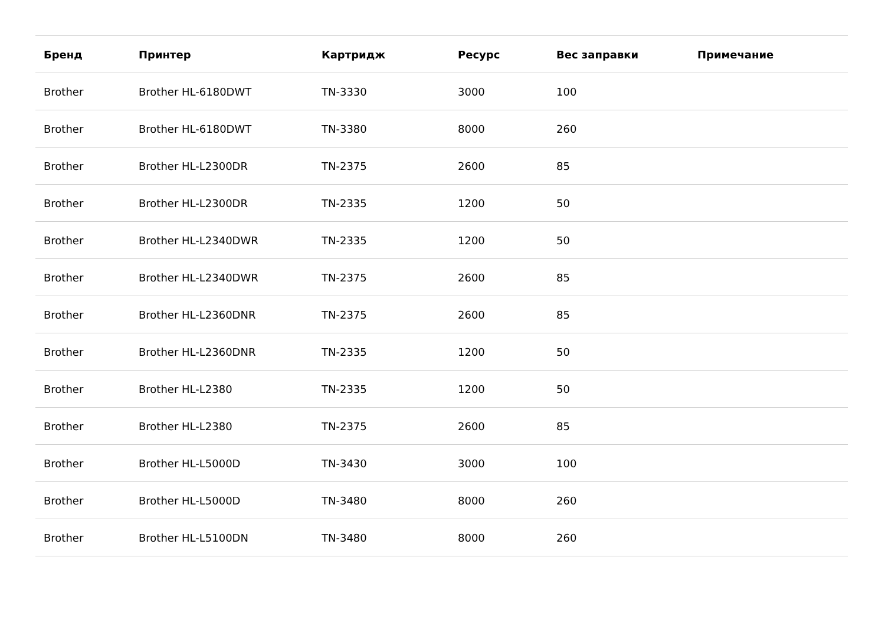| Бренд | Принтер | Картридж | Ресурс | Вес заправки | Примечание |
| --- | --- | --- | --- | --- | --- |
| Brother | Brother HL-6180DWT | TN-3330 | 3000 | 100 | |
| Brother | Brother HL-6180DWT | TN-3380 | 8000 | 260 | |
| Brother | Brother HL-L2300DR | TN-2375 | 2600 | 85 | |
| Brother | Brother HL-L2300DR | TN-2335 | 1200 | 50 | |
| Brother | Brother HL-L2340DWR | TN-2335 | 1200 | 50 | |
| Brother | Brother HL-L2340DWR | TN-2375 | 2600 | 85 | |
| Brother | Brother HL-L2360DNR | TN-2375 | 2600 | 85 | |
| Brother | Brother HL-L2360DNR | TN-2335 | 1200 | 50 | |
| Brother | Brother HL-L2380 | TN-2335 | 1200 | 50 | |
| Brother | Brother HL-L2380 | TN-2375 | 2600 | 85 | |
| Brother | Brother HL-L5000D | TN-3430 | 3000 | 100 | |
| Brother | Brother HL-L5000D | TN-3480 | 8000 | 260 | |
| Brother | Brother HL-L5100DN | TN-3480 | 8000 | 260 | |